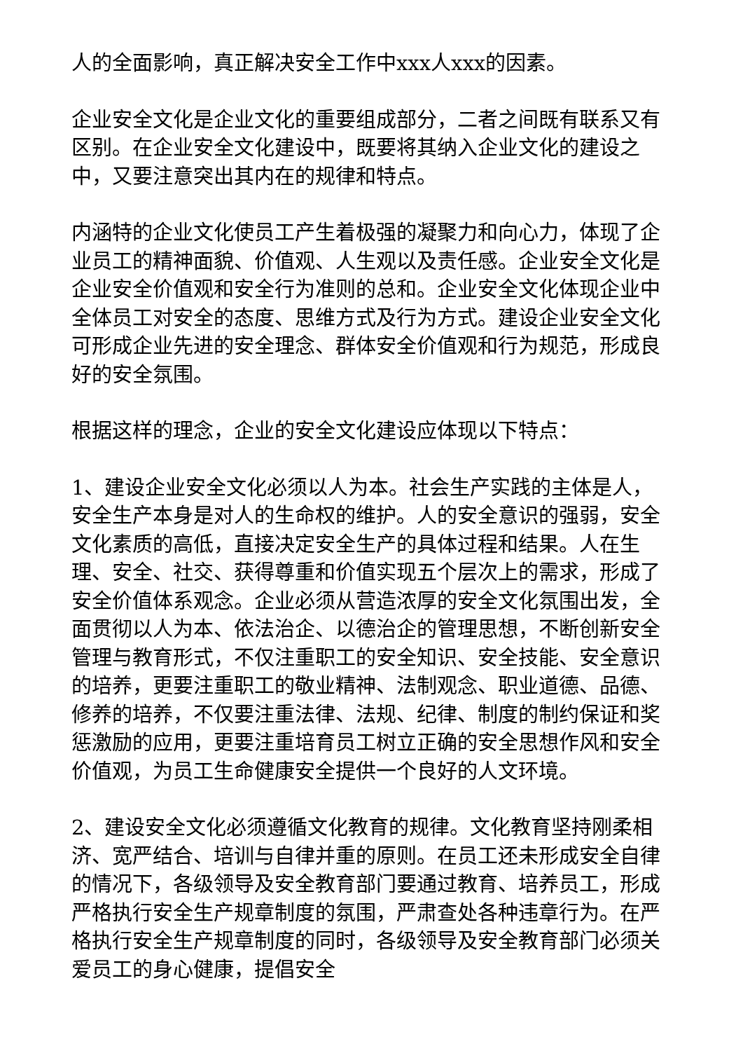人的全面影响，真正解决安全工作中xxx人xxx的因素。
企业安全文化是企业文化的重要组成部分，二者之间既有联系又有区别。在企业安全文化建设中，既要将其纳入企业文化的建设之中，又要注意突出其内在的规律和特点。
内涵特的企业文化使员工产生着极强的凝聚力和向心力，体现了企业员工的精神面貌、价值观、人生观以及责任感。企业安全文化是企业安全价值观和安全行为准则的总和。企业安全文化体现企业中全体员工对安全的态度、思维方式及行为方式。建设企业安全文化可形成企业先进的安全理念、群体安全价值观和行为规范，形成良好的安全氛围。
根据这样的理念，企业的安全文化建设应体现以下特点：
1、建设企业安全文化必须以人为本。社会生产实践的主体是人，安全生产本身是对人的生命权的维护。人的安全意识的强弱，安全文化素质的高低，直接决定安全生产的具体过程和结果。人在生理、安全、社交、获得尊重和价值实现五个层次上的需求，形成了安全价值体系观念。企业必须从营造浓厚的安全文化氛围出发，全面贯彻以人为本、依法治企、以德治企的管理思想，不断创新安全管理与教育形式，不仅注重职工的安全知识、安全技能、安全意识的培养，更要注重职工的敬业精神、法制观念、职业道德、品德、修养的培养，不仅要注重法律、法规、纪律、制度的制约保证和奖惩激励的应用，更要注重培育员工树立正确的安全思想作风和安全价值观，为员工生命健康安全提供一个良好的人文环境。
2、建设安全文化必须遵循文化教育的规律。文化教育坚持刚柔相济、宽严结合、培训与自律并重的原则。在员工还未形成安全自律的情况下，各级领导及安全教育部门要通过教育、培养员工，形成严格执行安全生产规章制度的氛围，严肃查处各种违章行为。在严格执行安全生产规章制度的同时，各级领导及安全教育部门必须关爱员工的身心健康，提倡安全